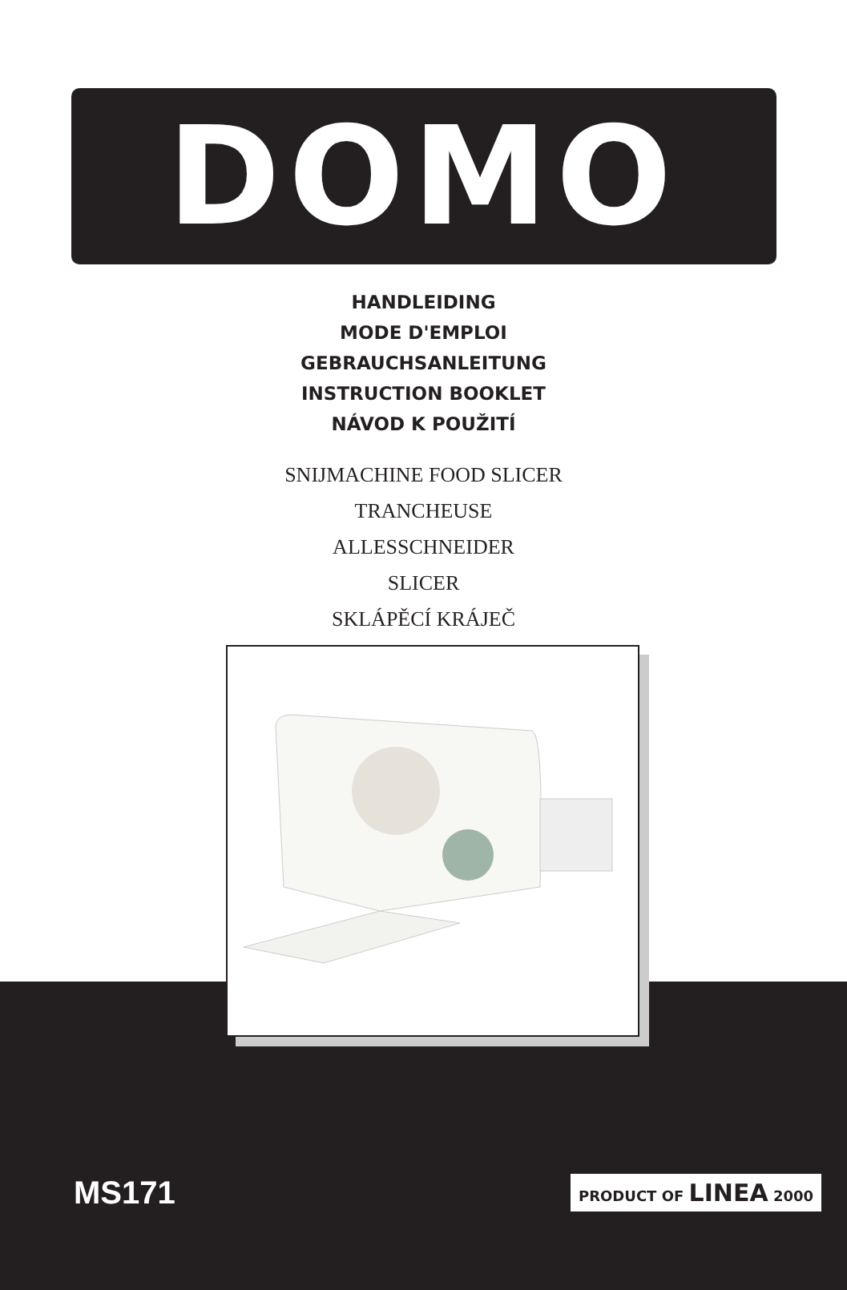DOMO
HANDLEIDING
MODE D'EMPLOI
GEBRAUCHSANLEITUNG
INSTRUCTION BOOKLET
NÁVOD K POUŽITÍ
SNIJMACHINE FOOD SLICER
TRANCHEUSE
ALLESSCHNEIDER
SLICER
SKLÁPĚCÍ KRÁJEČ
MS171 PRODUCT OF LINEA 2000